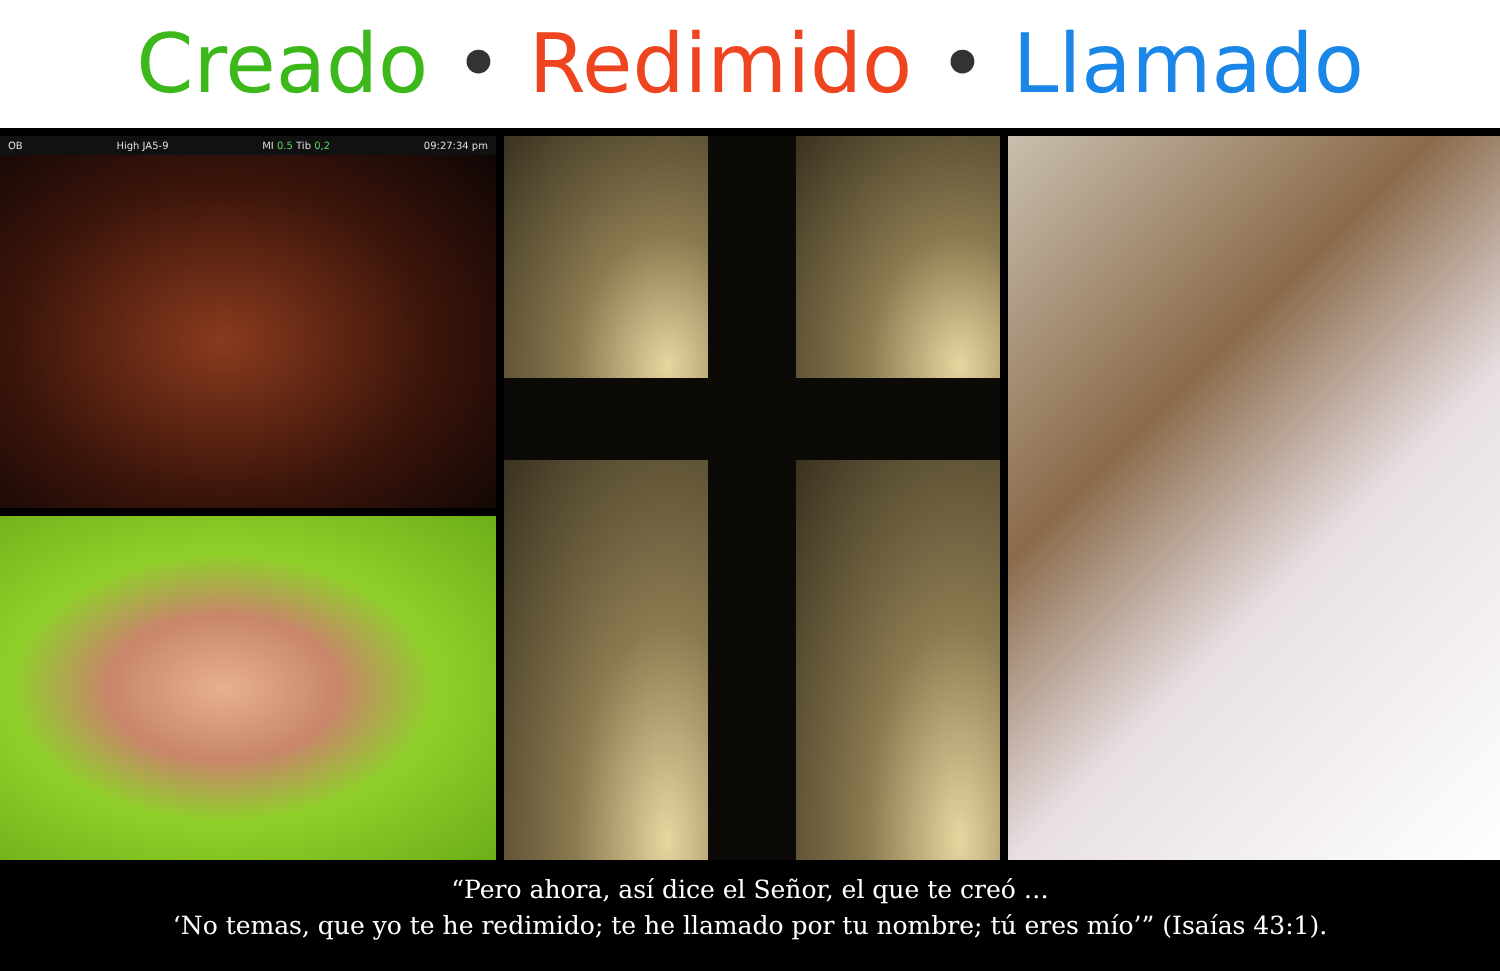Creado • Redimido • Llamado
OB High JA5-9 MI 0.5 Tib 0,2 09:27:34 pm
“Pero ahora, así dice el Señor, el que te creó …
‘No temas, que yo te he redimido; te he llamado por tu nombre; tú eres mío’” (Isaías 43:1).